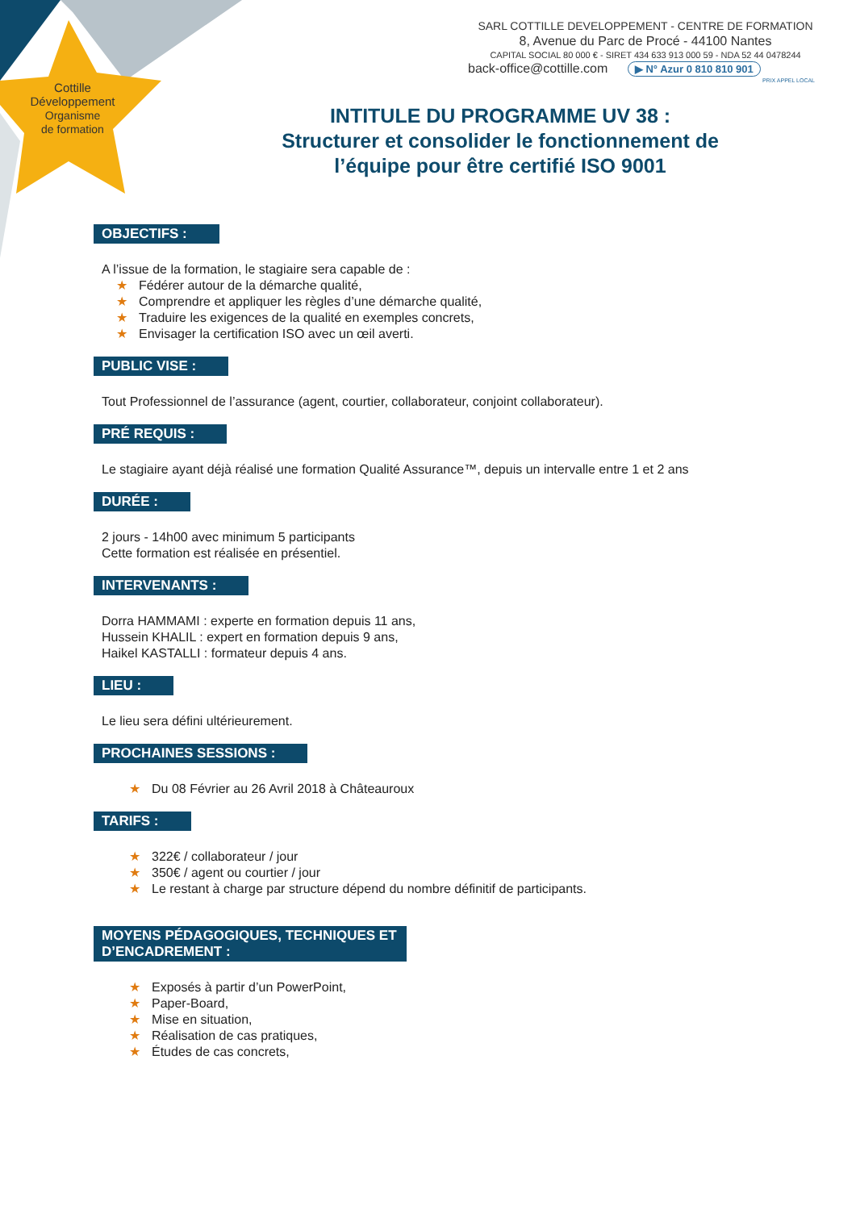Cottille
Développement
Organisme
de formation
SARL COTTILLE DEVELOPPEMENT - CENTRE DE FORMATION
8, Avenue du Parc de Procé - 44100 Nantes
CAPITAL SOCIAL 80 000 € - SIRET 434 633 913 000 59 - NDA 52 44 0478244
back-office@cottille.com ▶ N° Azur 0 810 810 901
PRIX APPEL LOCAL
INTITULE DU PROGRAMME UV 38 :
Structurer et consolider le fonctionnement de l’équipe pour être certifié ISO 9001
OBJECTIFS :
A l’issue de la formation, le stagiaire sera capable de :
★ Fédérer autour de la démarche qualité,
★ Comprendre et appliquer les règles d’une démarche qualité,
★ Traduire les exigences de la qualité en exemples concrets,
★ Envisager la certification ISO avec un œil averti.
PUBLIC VISE :
Tout Professionnel de l’assurance (agent, courtier, collaborateur, conjoint collaborateur).
PRÉ REQUIS :
Le stagiaire ayant déjà réalisé une formation Qualité Assurance™, depuis un intervalle entre 1 et 2 ans
DURÉE :
2 jours - 14h00 avec minimum 5 participants
Cette formation est réalisée en présentiel.
INTERVENANTS :
Dorra HAMMAMI : experte en formation depuis 11 ans,
Hussein KHALIL : expert en formation depuis 9 ans,
Haikel KASTALLI : formateur depuis 4 ans.
LIEU :
Le lieu sera défini ultérieurement.
PROCHAINES SESSIONS :
★ Du 08 Février au 26 Avril 2018 à Châteauroux
TARIFS :
★ 322€ / collaborateur / jour
★ 350€ / agent ou courtier / jour
★ Le restant à charge par structure dépend du nombre définitif de participants.
MOYENS PÉDAGOGIQUES, TECHNIQUES ET
D’ENCADREMENT :
★ Exposés à partir d’un PowerPoint,
★ Paper-Board,
★ Mise en situation,
★ Réalisation de cas pratiques,
★ Études de cas concrets,